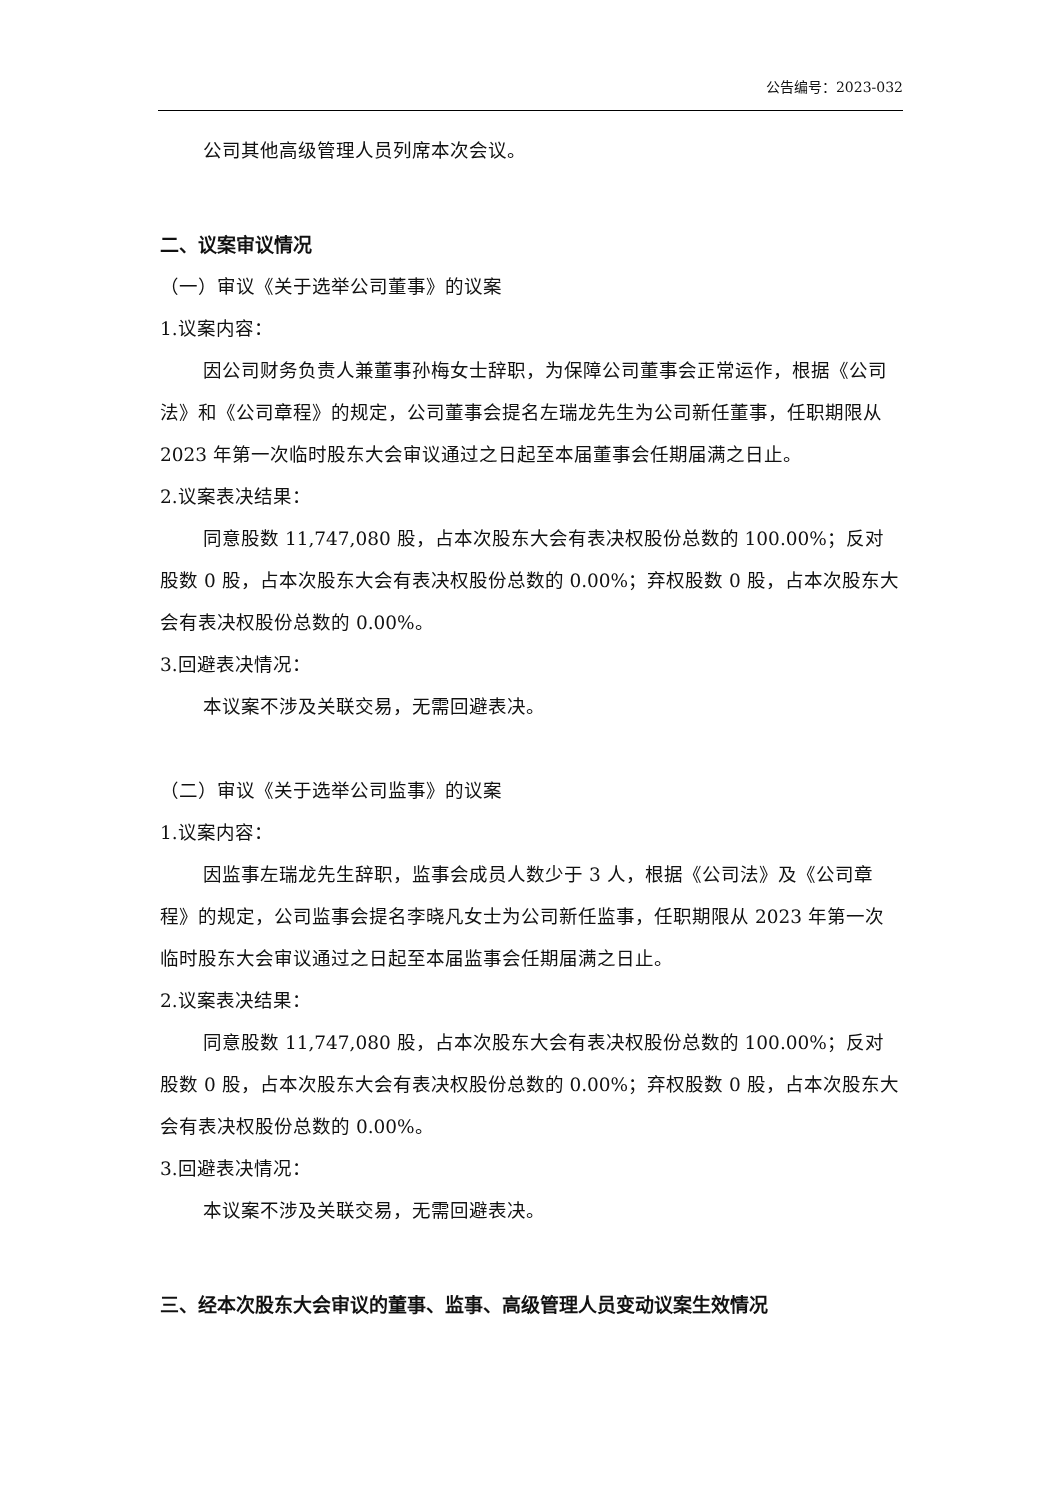公告编号：2023-032
公司其他高级管理人员列席本次会议。
二、议案审议情况
（一）审议《关于选举公司董事》的议案
1.议案内容：
因公司财务负责人兼董事孙梅女士辞职，为保障公司董事会正常运作，根据《公司法》和《公司章程》的规定，公司董事会提名左瑞龙先生为公司新任董事，任职期限从 2023 年第一次临时股东大会审议通过之日起至本届董事会任期届满之日止。
2.议案表决结果：
同意股数 11,747,080 股，占本次股东大会有表决权股份总数的 100.00%；反对股数 0 股，占本次股东大会有表决权股份总数的 0.00%；弃权股数 0 股，占本次股东大会有表决权股份总数的 0.00%。
3.回避表决情况：
本议案不涉及关联交易，无需回避表决。
（二）审议《关于选举公司监事》的议案
1.议案内容：
因监事左瑞龙先生辞职，监事会成员人数少于 3 人，根据《公司法》及《公司章程》的规定，公司监事会提名李晓凡女士为公司新任监事，任职期限从 2023 年第一次临时股东大会审议通过之日起至本届监事会任期届满之日止。
2.议案表决结果：
同意股数 11,747,080 股，占本次股东大会有表决权股份总数的 100.00%；反对股数 0 股，占本次股东大会有表决权股份总数的 0.00%；弃权股数 0 股，占本次股东大会有表决权股份总数的 0.00%。
3.回避表决情况：
本议案不涉及关联交易，无需回避表决。
三、经本次股东大会审议的董事、监事、高级管理人员变动议案生效情况